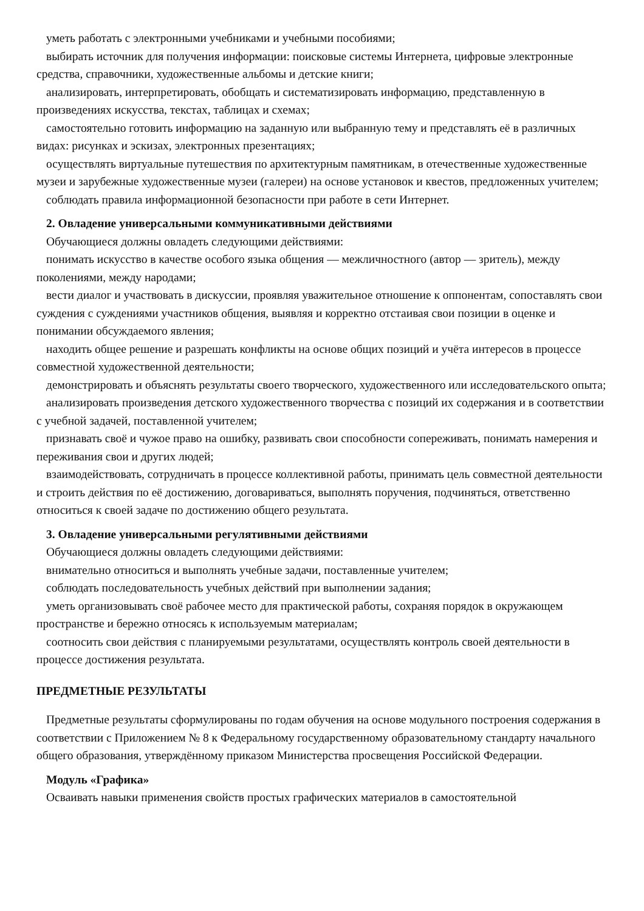уметь работать с электронными учебниками и учебными пособиями;
выбирать источник для получения информации: поисковые системы Интернета, цифровые электронные средства, справочники, художественные альбомы и детские книги;
анализировать, интерпретировать, обобщать и систематизировать информацию, представленную в произведениях искусства, текстах, таблицах и схемах;
самостоятельно готовить информацию на заданную или выбранную тему и представлять её в различных видах: рисунках и эскизах, электронных презентациях;
осуществлять виртуальные путешествия по архитектурным памятникам, в отечественные художественные музеи и зарубежные художественные музеи (галереи) на основе установок и квестов, предложенных учителем;
соблюдать правила информационной безопасности при работе в сети Интернет.
2. Овладение универсальными коммуникативными действиями
Обучающиеся должны овладеть следующими действиями:
понимать искусство в качестве особого языка общения — межличностного (автор — зритель), между поколениями, между народами;
вести диалог и участвовать в дискуссии, проявляя уважительное отношение к оппонентам, сопоставлять свои суждения с суждениями участников общения, выявляя и корректно отстаивая свои позиции в оценке и понимании обсуждаемого явления;
находить общее решение и разрешать конфликты на основе общих позиций и учёта интересов в процессе совместной художественной деятельности;
демонстрировать и объяснять результаты своего творческого, художественного или исследовательского опыта;
анализировать произведения детского художественного творчества с позиций их содержания и в соответствии с учебной задачей, поставленной учителем;
признавать своё и чужое право на ошибку, развивать свои способности сопереживать, понимать намерения и переживания свои и других людей;
взаимодействовать, сотрудничать в процессе коллективной работы, принимать цель совместной деятельности и строить действия по её достижению, договариваться, выполнять поручения, подчиняться, ответственно относиться к своей задаче по достижению общего результата.
3. Овладение универсальными регулятивными действиями
Обучающиеся должны овладеть следующими действиями:
внимательно относиться и выполнять учебные задачи, поставленные учителем;
соблюдать последовательность учебных действий при выполнении задания;
уметь организовывать своё рабочее место для практической работы, сохраняя порядок в окружающем пространстве и бережно относясь к используемым материалам;
соотносить свои действия с планируемыми результатами, осуществлять контроль своей деятельности в процессе достижения результата.
ПРЕДМЕТНЫЕ РЕЗУЛЬТАТЫ
Предметные результаты сформулированы по годам обучения на основе модульного построения содержания в соответствии с Приложением № 8 к Федеральному государственному образовательному стандарту начального общего образования, утверждённому приказом Министерства просвещения Российской Федерации.
Модуль «Графика»
Осваивать навыки применения свойств простых графических материалов в самостоятельной